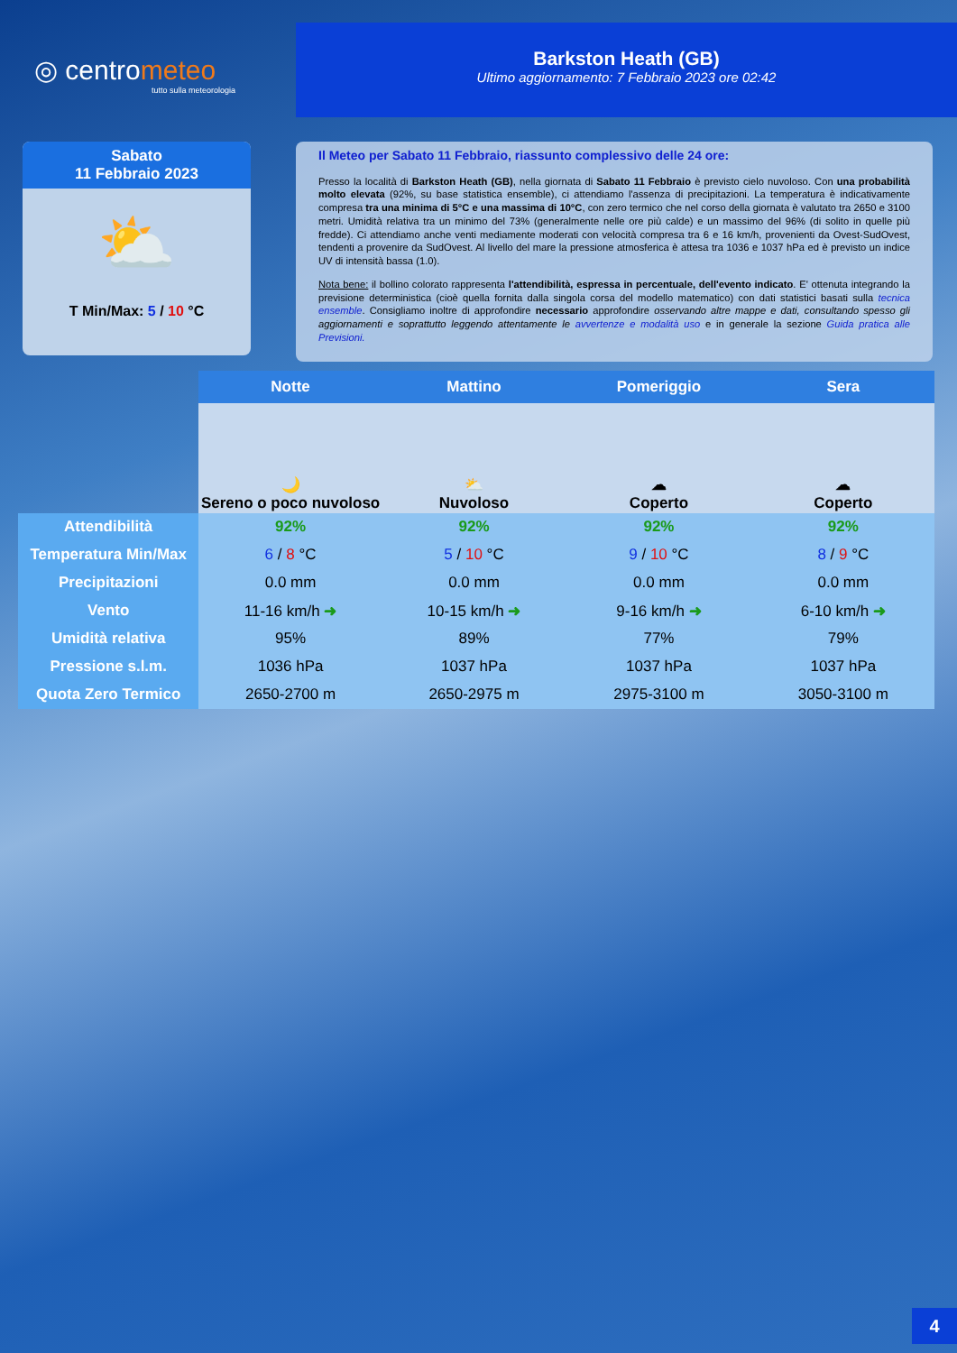◎ centrometeo
tutto sulla meteorologia
Barkston Heath (GB)
Ultimo aggiornamento: 7 Febbraio 2023 ore 02:42
Sabato
11 Febbraio 2023
⛅
T Min/Max: 5 / 10 °C
Il Meteo per Sabato 11 Febbraio, riassunto complessivo delle 24 ore:
Presso la località di Barkston Heath (GB), nella giornata di Sabato 11 Febbraio è previsto cielo nuvoloso. Con una probabilità molto elevata (92%, su base statistica ensemble), ci attendiamo l'assenza di precipitazioni. La temperatura è indicativamente compresa tra una minima di 5°C e una massima di 10°C, con zero termico che nel corso della giornata è valutato tra 2650 e 3100 metri. Umidità relativa tra un minimo del 73% (generalmente nelle ore più calde) e un massimo del 96% (di solito in quelle più fredde). Ci attendiamo anche venti mediamente moderati con velocità compresa tra 6 e 16 km/h, provenienti da Ovest-SudOvest, tendenti a provenire da SudOvest. Al livello del mare la pressione atmosferica è attesa tra 1036 e 1037 hPa ed è previsto un indice UV di intensità bassa (1.0).
Nota bene: il bollino colorato rappresenta l'attendibilità, espressa in percentuale, dell'evento indicato. E' ottenuta integrando la previsione deterministica (cioè quella fornita dalla singola corsa del modello matematico) con dati statistici basati sulla tecnica ensemble. Consigliamo inoltre di approfondire necessario approfondire osservando altre mappe e dati, consultando spesso gli aggiornamenti e soprattutto leggendo attentamente le avvertenze e modalità uso e in generale la sezione Guida pratica alle Previsioni.
| | Notte | Mattino | Pomeriggio | Sera |
| | 🌙 Sereno o poco nuvoloso | ⛅ Nuvoloso | ☁ Coperto | ☁ Coperto |
| Attendibilità | 92% | 92% | 92% | 92% |
| Temperatura Min/Max | 6 / 8 °C | 5 / 10 °C | 9 / 10 °C | 8 / 9 °C |
| Precipitazioni | 0.0 mm | 0.0 mm | 0.0 mm | 0.0 mm |
| Vento | 11-16 km/h ➜ | 10-15 km/h ➜ | 9-16 km/h ➜ | 6-10 km/h ➜ |
| Umidità relativa | 95% | 89% | 77% | 79% |
| Pressione s.l.m. | 1036 hPa | 1037 hPa | 1037 hPa | 1037 hPa |
| Quota Zero Termico | 2650-2700 m | 2650-2975 m | 2975-3100 m | 3050-3100 m |
4